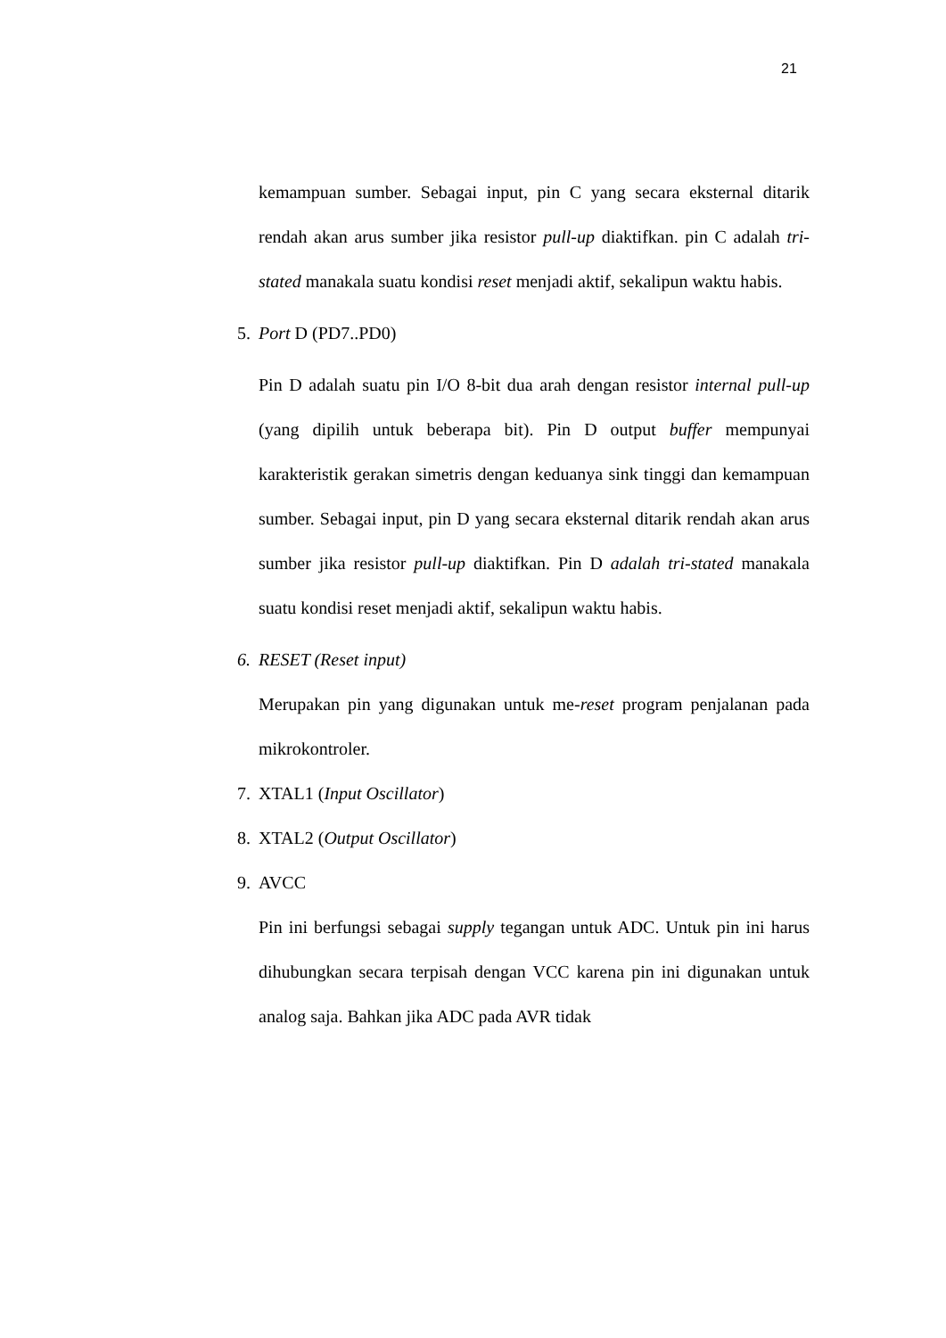21
kemampuan sumber. Sebagai input, pin C yang secara eksternal ditarik rendah akan arus sumber jika resistor pull-up diaktifkan. pin C adalah tri-stated manakala suatu kondisi reset menjadi aktif, sekalipun waktu habis.
5. Port D (PD7..PD0)
Pin D adalah suatu pin I/O 8-bit dua arah dengan resistor internal pull-up (yang dipilih untuk beberapa bit). Pin D output buffer mempunyai karakteristik gerakan simetris dengan keduanya sink tinggi dan kemampuan sumber. Sebagai input, pin D yang secara eksternal ditarik rendah akan arus sumber jika resistor pull-up diaktifkan. Pin D adalah tri-stated manakala suatu kondisi reset menjadi aktif, sekalipun waktu habis.
6. RESET (Reset input)
Merupakan pin yang digunakan untuk me-reset program penjalanan pada mikrokontroler.
7. XTAL1 (Input Oscillator)
8. XTAL2 (Output Oscillator)
9. AVCC
Pin ini berfungsi sebagai supply tegangan untuk ADC. Untuk pin ini harus dihubungkan secara terpisah dengan VCC karena pin ini digunakan untuk analog saja. Bahkan jika ADC pada AVR tidak